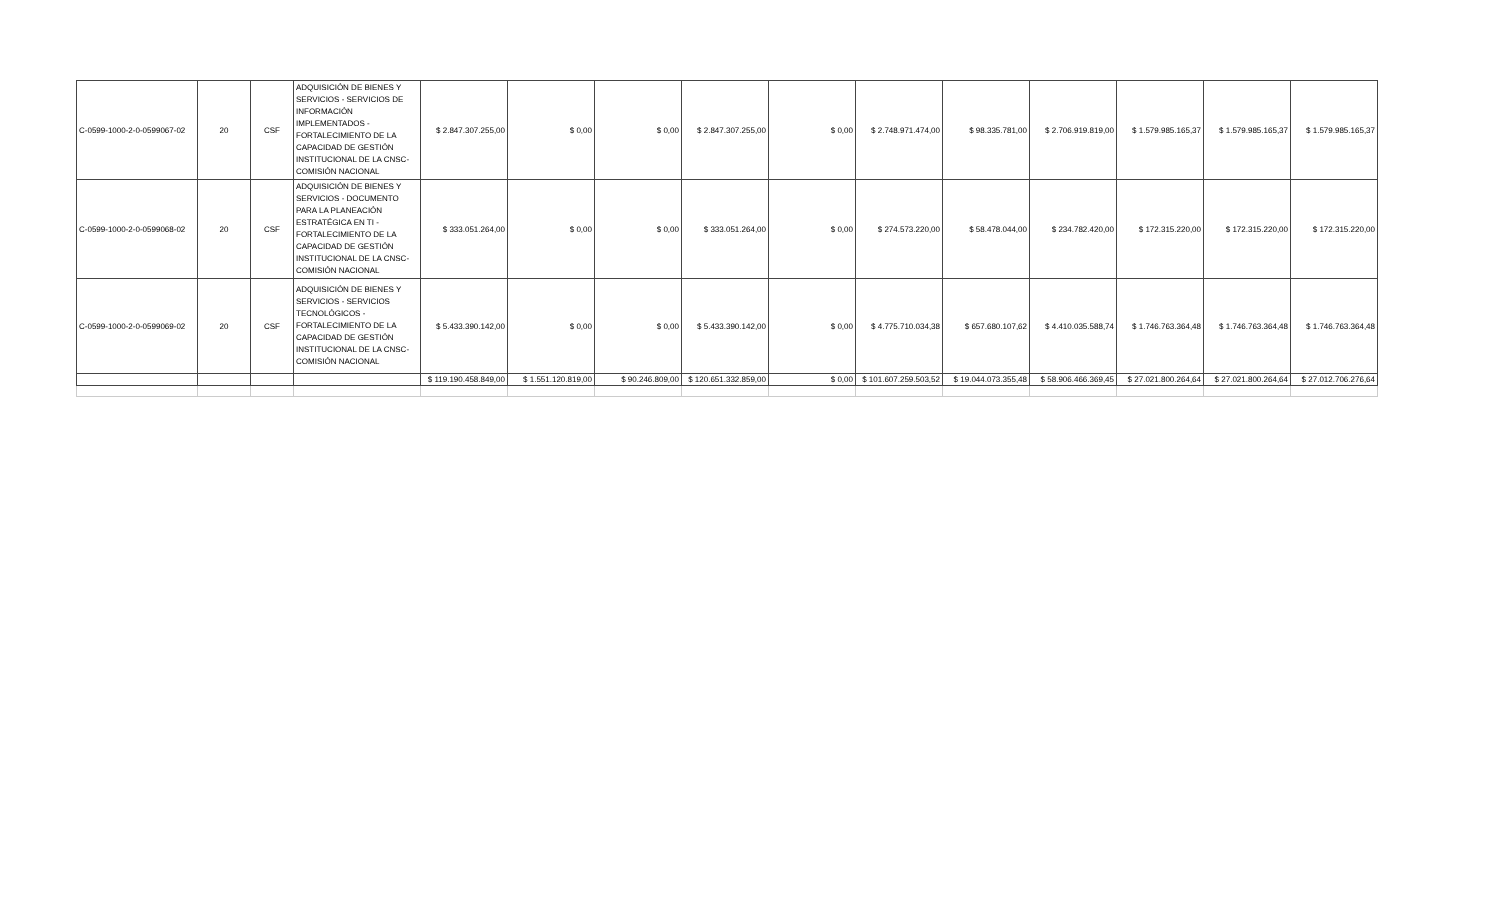| C-0599-1000-2-0-0599067-02 | 20 | CSF | ADQUISICIÓN DE BIENES Y SERVICIOS - SERVICIOS DE INFORMACIÓN IMPLEMENTADOS - FORTALECIMIENTO DE LA CAPACIDAD DE GESTIÓN INSTITUCIONAL DE LA CNSC- COMISIÓN NACIONAL | $ 2.847.307.255,00 | $ 0,00 | $ 0,00 | $ 2.847.307.255,00 | $ 0,00 | $ 2.748.971.474,00 | $ 98.335.781,00 | $ 2.706.919.819,00 | $ 1.579.985.165,37 | $ 1.579.985.165,37 | $ 1.579.985.165,37 |
| C-0599-1000-2-0-0599068-02 | 20 | CSF | ADQUISICIÓN DE BIENES Y SERVICIOS - DOCUMENTO PARA LA PLANEACIÓN ESTRATÉGICA EN TI - FORTALECIMIENTO DE LA CAPACIDAD DE GESTIÓN INSTITUCIONAL DE LA CNSC- COMISIÓN NACIONAL | $ 333.051.264,00 | $ 0,00 | $ 0,00 | $ 333.051.264,00 | $ 0,00 | $ 274.573.220,00 | $ 58.478.044,00 | $ 234.782.420,00 | $ 172.315.220,00 | $ 172.315.220,00 | $ 172.315.220,00 |
| C-0599-1000-2-0-0599069-02 | 20 | CSF | ADQUISICIÓN DE BIENES Y SERVICIOS - SERVICIOS TECNOLÓGICOS - FORTALECIMIENTO DE LA CAPACIDAD DE GESTIÓN INSTITUCIONAL DE LA CNSC- COMISIÓN NACIONAL | $ 5.433.390.142,00 | $ 0,00 | $ 0,00 | $ 5.433.390.142,00 | $ 0,00 | $ 4.775.710.034,38 | $ 657.680.107,62 | $ 4.410.035.588,74 | $ 1.746.763.364,48 | $ 1.746.763.364,48 | $ 1.746.763.364,48 |
| | | | | $ 119.190.458.849,00 | $ 1.551.120.819,00 | $ 90.246.809,00 | $ 120.651.332.859,00 | $ 0,00 | $ 101.607.259.503,52 | $ 19.044.073.355,48 | $ 58.906.466.369,45 | $ 27.021.800.264,64 | $ 27.021.800.264,64 | $ 27.012.706.276,64 |